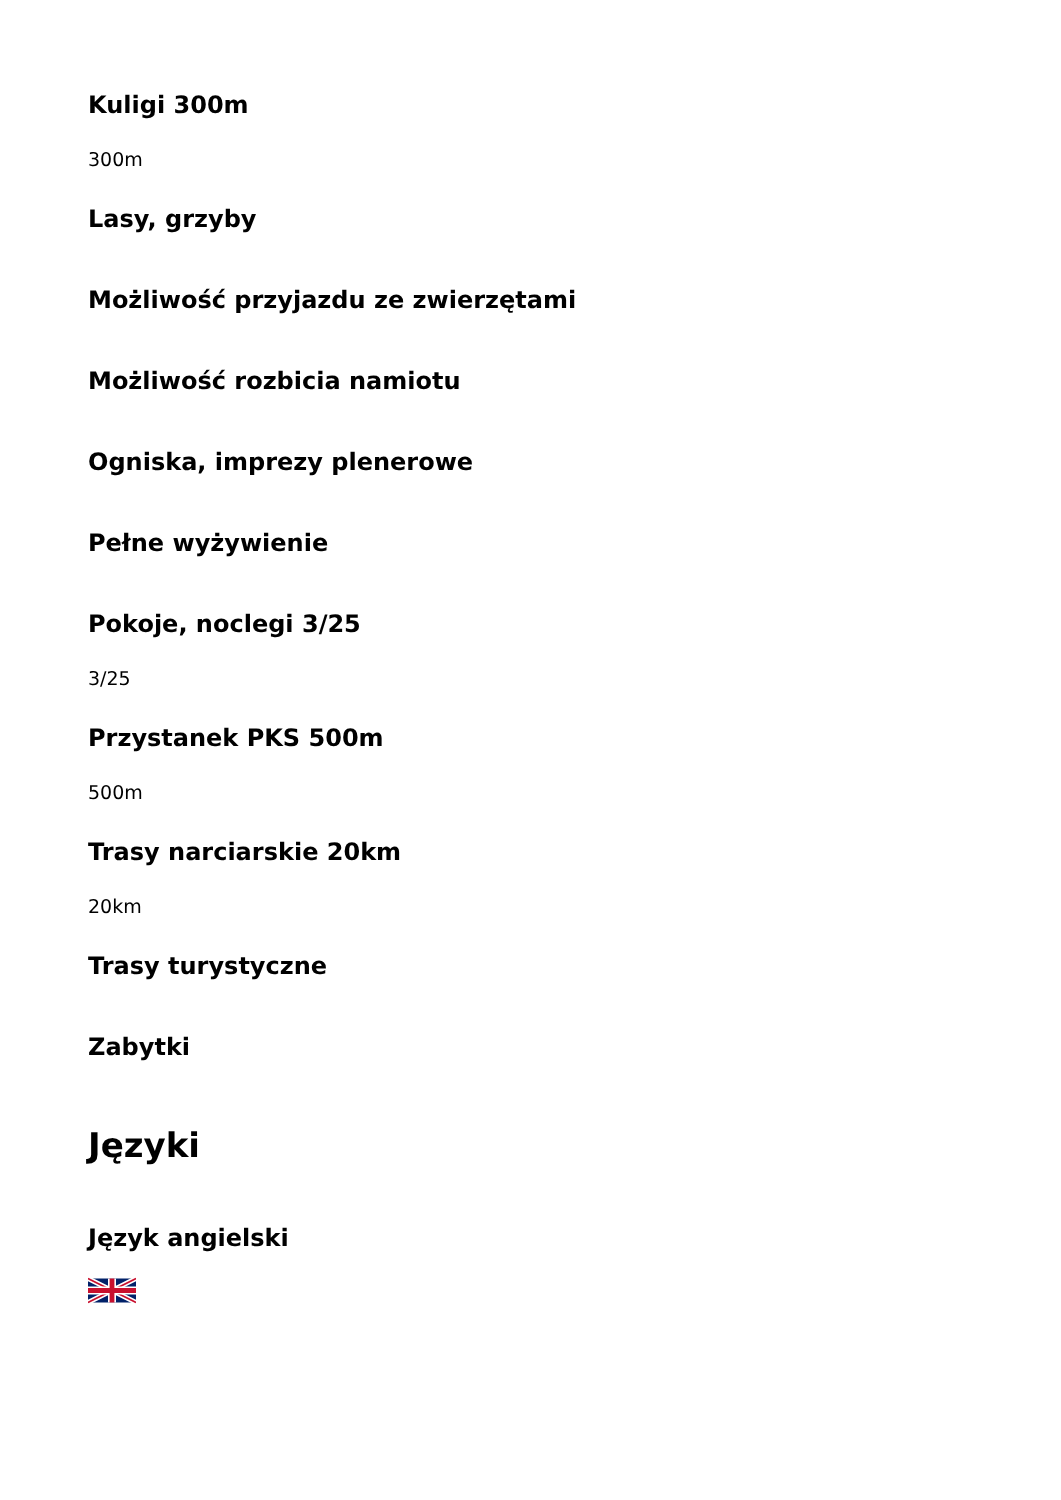Kuligi 300m
300m
Lasy, grzyby
Możliwość przyjazdu ze zwierzętami
Możliwość rozbicia namiotu
Ogniska, imprezy plenerowe
Pełne wyżywienie
Pokoje, noclegi 3/25
3/25
Przystanek PKS 500m
500m
Trasy narciarskie 20km
20km
Trasy turystyczne
Zabytki
Języki
Język angielski